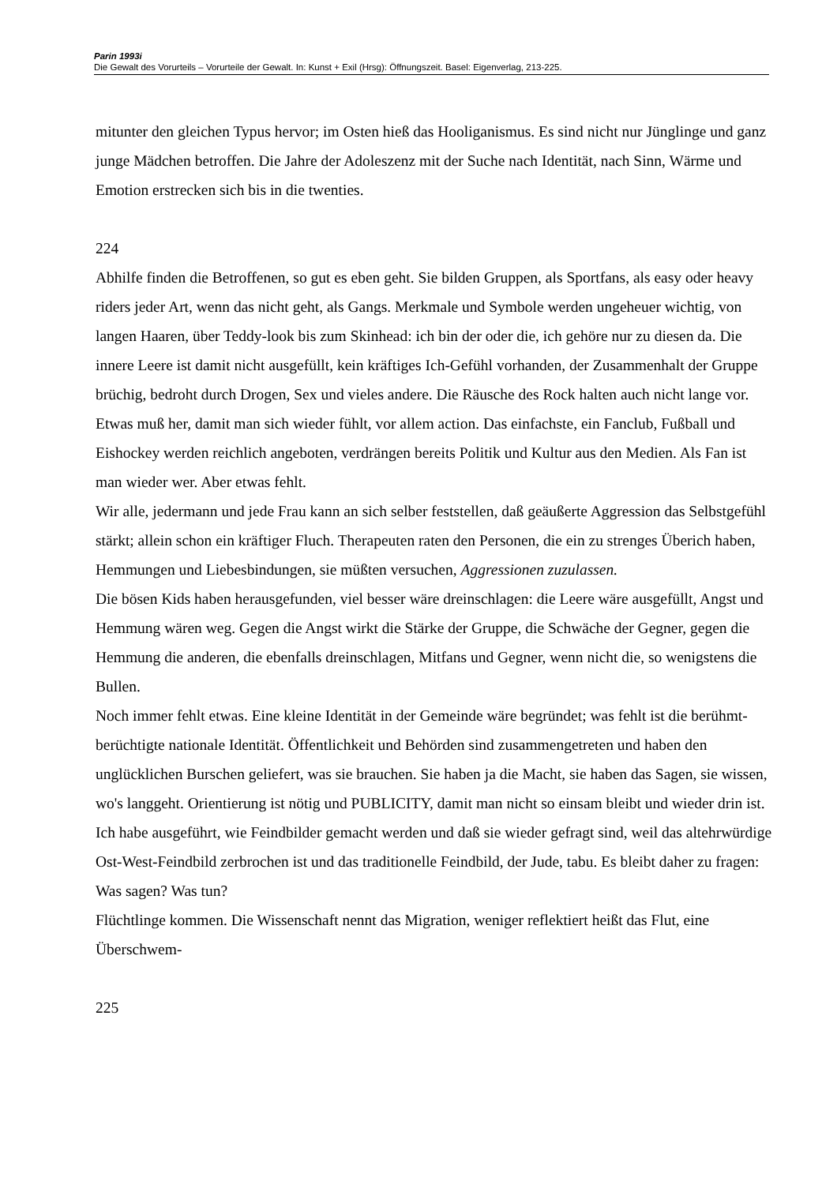Parin 1993i
Die Gewalt des Vorurteils – Vorurteile der Gewalt. In: Kunst + Exil (Hrsg): Öffnungszeit. Basel: Eigenverlag, 213-225.
mitunter den gleichen Typus hervor; im Osten hieß das Hooliganismus. Es sind nicht nur Jünglinge und ganz junge Mädchen betroffen. Die Jahre der Adoleszenz mit der Suche nach Identität, nach Sinn, Wärme und Emotion erstrecken sich bis in die twenties.
224
Abhilfe finden die Betroffenen, so gut es eben geht. Sie bilden Gruppen, als Sportfans, als easy oder heavy riders jeder Art, wenn das nicht geht, als Gangs. Merkmale und Symbole werden ungeheuer wichtig, von langen Haaren, über Teddy-look bis zum Skinhead: ich bin der oder die, ich gehöre nur zu diesen da. Die innere Leere ist damit nicht ausgefüllt, kein kräftiges Ich-Gefühl vorhanden, der Zusammenhalt der Gruppe brüchig, bedroht durch Drogen, Sex und vieles andere. Die Räusche des Rock halten auch nicht lange vor.
Etwas muß her, damit man sich wieder fühlt, vor allem action. Das einfachste, ein Fanclub, Fußball und Eishockey werden reichlich angeboten, verdrängen bereits Politik und Kultur aus den Medien. Als Fan ist man wieder wer. Aber etwas fehlt.
Wir alle, jedermann und jede Frau kann an sich selber feststellen, daß geäußerte Aggression das Selbstgefühl stärkt; allein schon ein kräftiger Fluch. Therapeuten raten den Personen, die ein zu strenges Überich haben, Hemmungen und Liebesbindungen, sie müßten versuchen, Aggressionen zuzulassen.
Die bösen Kids haben herausgefunden, viel besser wäre dreinschlagen: die Leere wäre ausgefüllt, Angst und Hemmung wären weg. Gegen die Angst wirkt die Stärke der Gruppe, die Schwäche der Gegner, gegen die Hemmung die anderen, die ebenfalls dreinschlagen, Mitfans und Gegner, wenn nicht die, so wenigstens die Bullen.
Noch immer fehlt etwas. Eine kleine Identität in der Gemeinde wäre begründet; was fehlt ist die berühmt-berüchtigte nationale Identität. Öffentlichkeit und Behörden sind zusammengetreten und haben den unglücklichen Burschen geliefert, was sie brauchen. Sie haben ja die Macht, sie haben das Sagen, sie wissen, wo's langgeht. Orientierung ist nötig und PUBLICITY, damit man nicht so einsam bleibt und wieder drin ist.
Ich habe ausgeführt, wie Feindbilder gemacht werden und daß sie wieder gefragt sind, weil das altehrwürdige Ost-West-Feindbild zerbrochen ist und das traditionelle Feindbild, der Jude, tabu. Es bleibt daher zu fragen: Was sagen? Was tun?
Flüchtlinge kommen. Die Wissenschaft nennt das Migration, weniger reflektiert heißt das Flut, eine Überschwem-
225